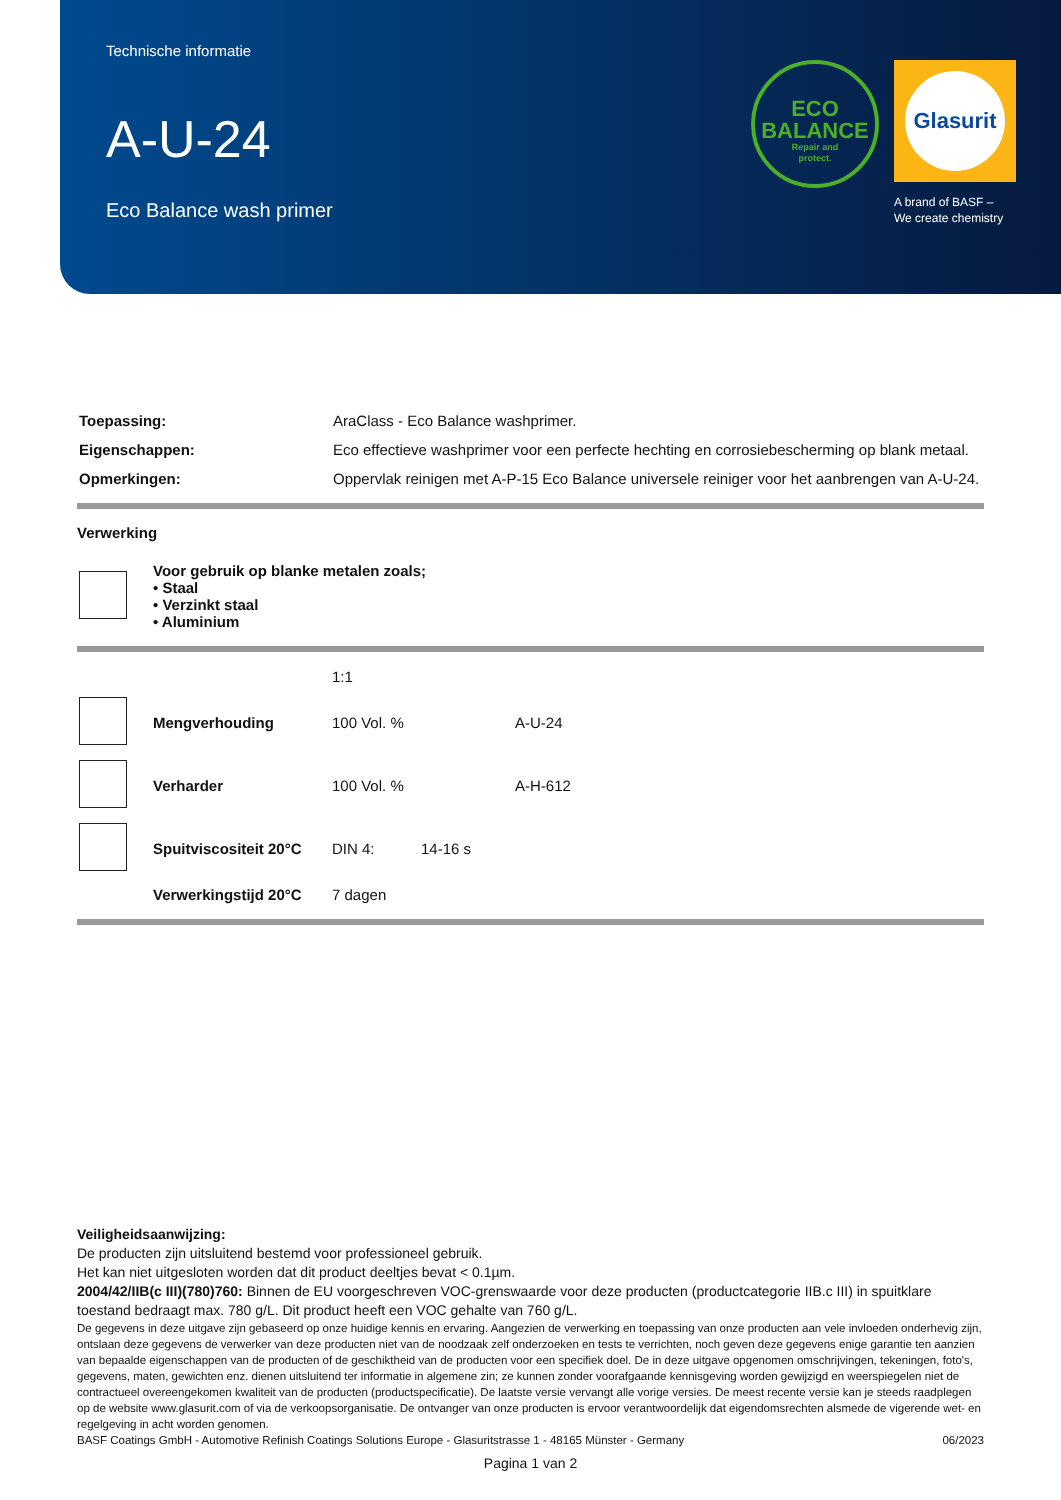Technische informatie
A-U-24
Eco Balance wash primer
ECO
BALANCE
Repair and
protect.
Glasurit
A brand of BASF –
We create chemistry
| Toepassing: | AraClass - Eco Balance washprimer. |
| Eigenschappen: | Eco effectieve washprimer voor een perfecte hechting en corrosiebescherming op blank metaal. |
| Opmerkingen: | Oppervlak reinigen met A-P-15 Eco Balance universele reiniger voor het aanbrengen van A-U-24. |
Verwerking
| | Voor gebruik op blanke metalen zoals; • Staal • Verzinkt staal • Aluminium |
| | | 1:1 | | |
| | Mengverhouding | 100 Vol. % | | A-U-24 |
| | Verharder | 100 Vol. % | | A-H-612 |
| | Spuitviscositeit 20°C | DIN 4: | 14-16 s | |
| | Verwerkingstijd 20°C | 7 dagen | | |
Veiligheidsaanwijzing:
De producten zijn uitsluitend bestemd voor professioneel gebruik.
Het kan niet uitgesloten worden dat dit product deeltjes bevat < 0.1µm.
2004/42/IIB(c III)(780)760: Binnen de EU voorgeschreven VOC-grenswaarde voor deze producten (productcategorie IIB.c III) in spuitklare toestand bedraagt max. 780 g/L. Dit product heeft een VOC gehalte van 760 g/L.
De gegevens in deze uitgave zijn gebaseerd op onze huidige kennis en ervaring. Aangezien de verwerking en toepassing van onze producten aan vele invloeden onderhevig zijn, ontslaan deze gegevens de verwerker van deze producten niet van de noodzaak zelf onderzoeken en tests te verrichten, noch geven deze gegevens enige garantie ten aanzien van bepaalde eigenschappen van de producten of de geschiktheid van de producten voor een specifiek doel. De in deze uitgave opgenomen omschrijvingen, tekeningen, foto's, gegevens, maten, gewichten enz. dienen uitsluitend ter informatie in algemene zin; ze kunnen zonder voorafgaande kennisgeving worden gewijzigd en weerspiegelen niet de contractueel overeengekomen kwaliteit van de producten (productspecificatie). De laatste versie vervangt alle vorige versies. De meest recente versie kan je steeds raadplegen op de website www.glasurit.com of via de verkoopsorganisatie. De ontvanger van onze producten is ervoor verantwoordelijk dat eigendomsrechten alsmede de vigerende wet- en regelgeving in acht worden genomen.
BASF Coatings GmbH - Automotive Refinish Coatings Solutions Europe - Glasuritstrasse 1 - 48165 Münster - Germany 06/2023
Pagina 1 van 2